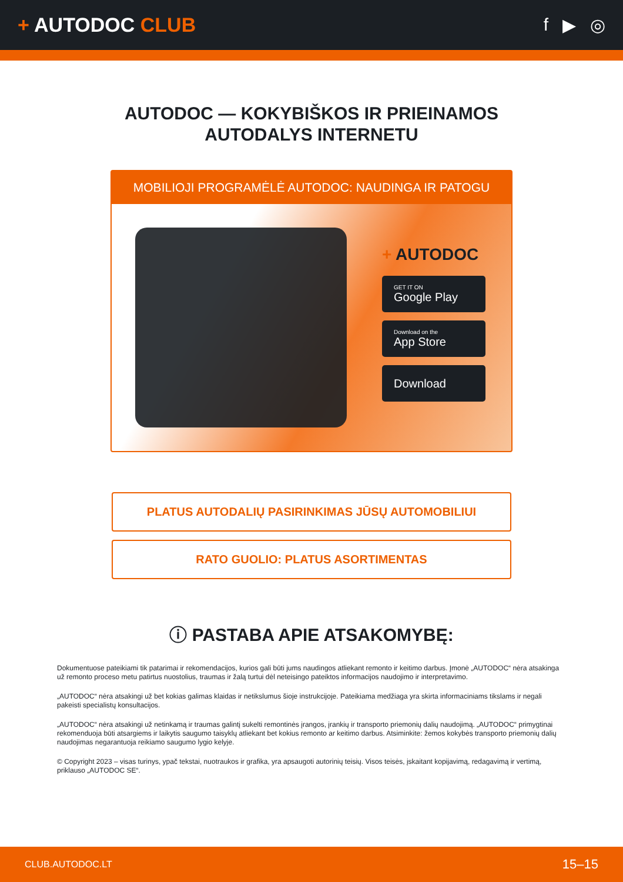+ AUTODOC CLUB f ▶ ◎
AUTODOC — KOKYBIŠKOS IR PRIEINAMOS
AUTODALYS INTERNETU
MOBILIOJI PROGRAMĖLĖ AUTODOC: NAUDINGA IR PATOGU
+ AUTODOC
GET IT ON
Google Play
Download on the
App Store
Download
PLATUS AUTODALIŲ PASIRINKIMAS JŪSŲ AUTOMOBILIUI
RATO GUOLIO: PLATUS ASORTIMENTAS
ⓘ PASTABA APIE ATSAKOMYBĘ:
Dokumentuose pateikiami tik patarimai ir rekomendacijos, kurios gali būti jums naudingos atliekant remonto ir keitimo darbus. Įmonė „AUTODOC“ nėra atsakinga už remonto proceso metu patirtus nuostolius, traumas ir žalą turtui dėl neteisingo pateiktos informacijos naudojimo ir interpretavimo.
„AUTODOC“ nėra atsakingi už bet kokias galimas klaidas ir netikslumus šioje instrukcijoje. Pateikiama medžiaga yra skirta informaciniams tikslams ir negali pakeisti specialistų konsultacijos.
„AUTODOC“ nėra atsakingi už netinkamą ir traumas galintį sukelti remontinės įrangos, įrankių ir transporto priemonių dalių naudojimą. „AUTODOC“ primygtinai rekomenduoja būti atsargiems ir laikytis saugumo taisyklų atliekant bet kokius remonto ar keitimo darbus. Atsiminkite: žemos kokybės transporto priemonių dalių naudojimas negarantuoja reikiamo saugumo lygio kelyje.
© Copyright 2023 – visas turinys, ypač tekstai, nuotraukos ir grafika, yra apsaugoti autorinių teisių. Visos teisės, įskaitant kopijavimą, redagavimą ir vertimą, priklauso „AUTODOC SE“.
CLUB.AUTODOC.LT 15–15